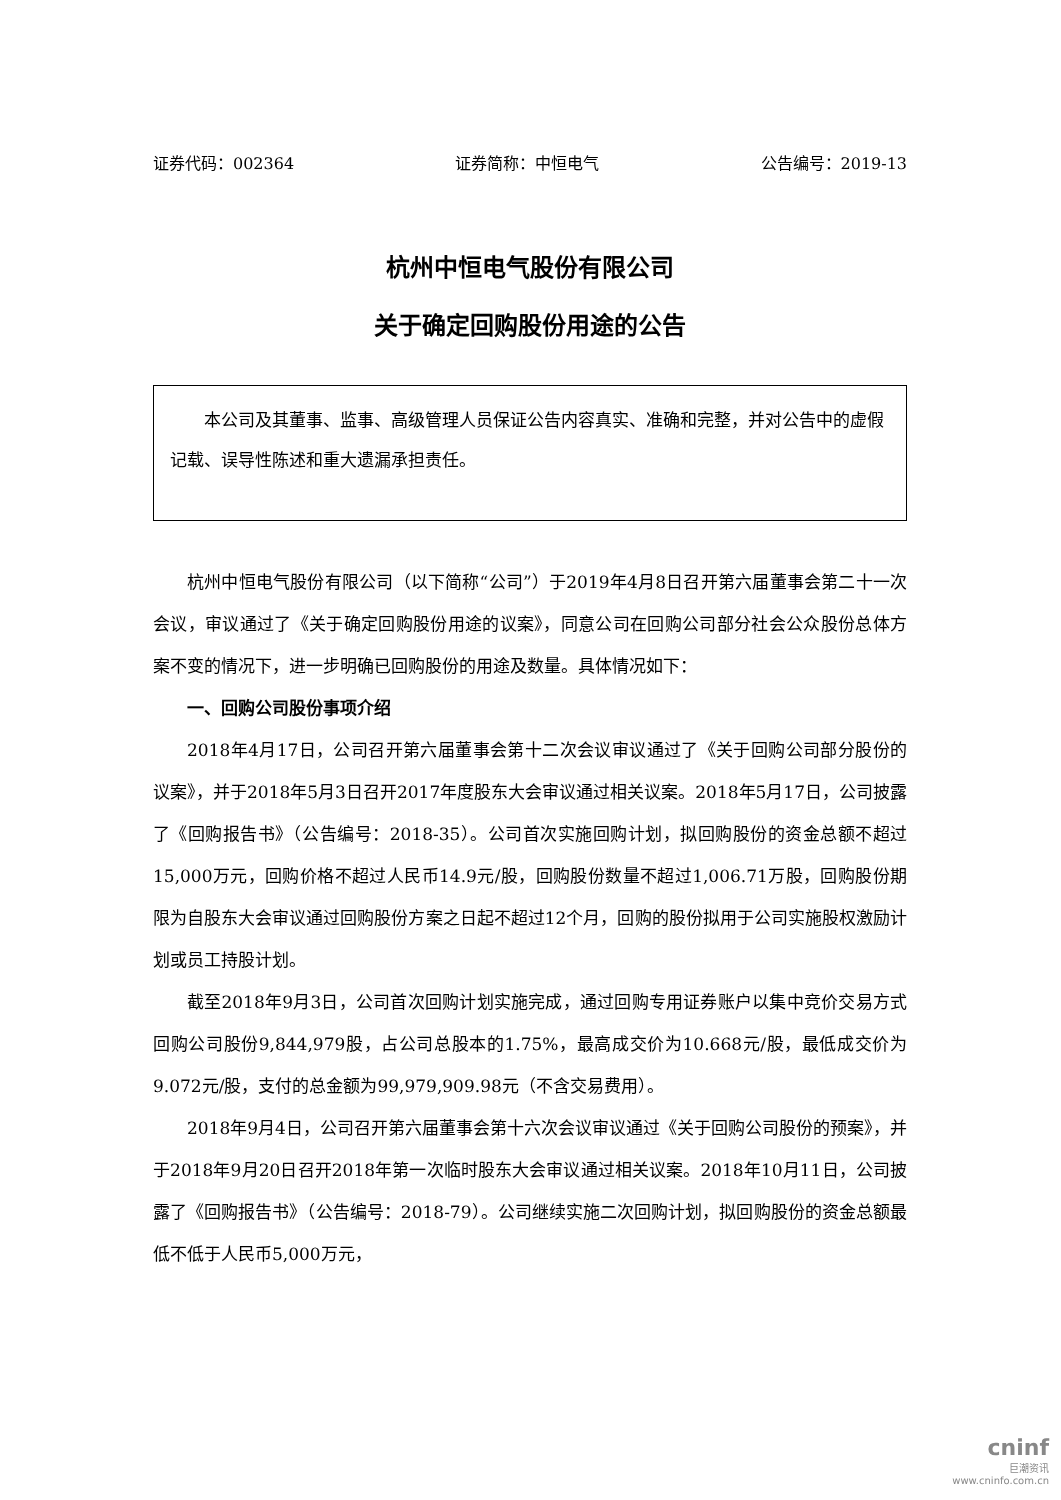证券代码：002364 证券简称：中恒电气 公告编号：2019-13
杭州中恒电气股份有限公司
关于确定回购股份用途的公告
  本公司及其董事、监事、高级管理人员保证公告内容真实、准确和完整，并对公告中的虚假记载、误导性陈述和重大遗漏承担责任。
杭州中恒电气股份有限公司（以下简称“公司”）于2019年4月8日召开第六届董事会第二十一次会议，审议通过了《关于确定回购股份用途的议案》，同意公司在回购公司部分社会公众股份总体方案不变的情况下，进一步明确已回购股份的用途及数量。具体情况如下：
一、回购公司股份事项介绍
2018年4月17日，公司召开第六届董事会第十二次会议审议通过了《关于回购公司部分股份的议案》，并于2018年5月3日召开2017年度股东大会审议通过相关议案。2018年5月17日，公司披露了《回购报告书》（公告编号：2018-35）。公司首次实施回购计划，拟回购股份的资金总额不超过15,000万元，回购价格不超过人民币14.9元/股，回购股份数量不超过1,006.71万股，回购股份期限为自股东大会审议通过回购股份方案之日起不超过12个月，回购的股份拟用于公司实施股权激励计划或员工持股计划。
截至2018年9月3日，公司首次回购计划实施完成，通过回购专用证券账户以集中竞价交易方式回购公司股份9,844,979股，占公司总股本的1.75%，最高成交价为10.668元/股，最低成交价为9.072元/股，支付的总金额为99,979,909.98元（不含交易费用）。
2018年9月4日，公司召开第六届董事会第十六次会议审议通过《关于回购公司股份的预案》，并于2018年9月20日召开2018年第一次临时股东大会审议通过相关议案。2018年10月11日，公司披露了《回购报告书》（公告编号：2018-79）。公司继续实施二次回购计划，拟回购股份的资金总额最低不低于人民币5,000万元，
cninf
巨潮资讯
www.cninfo.com.cn